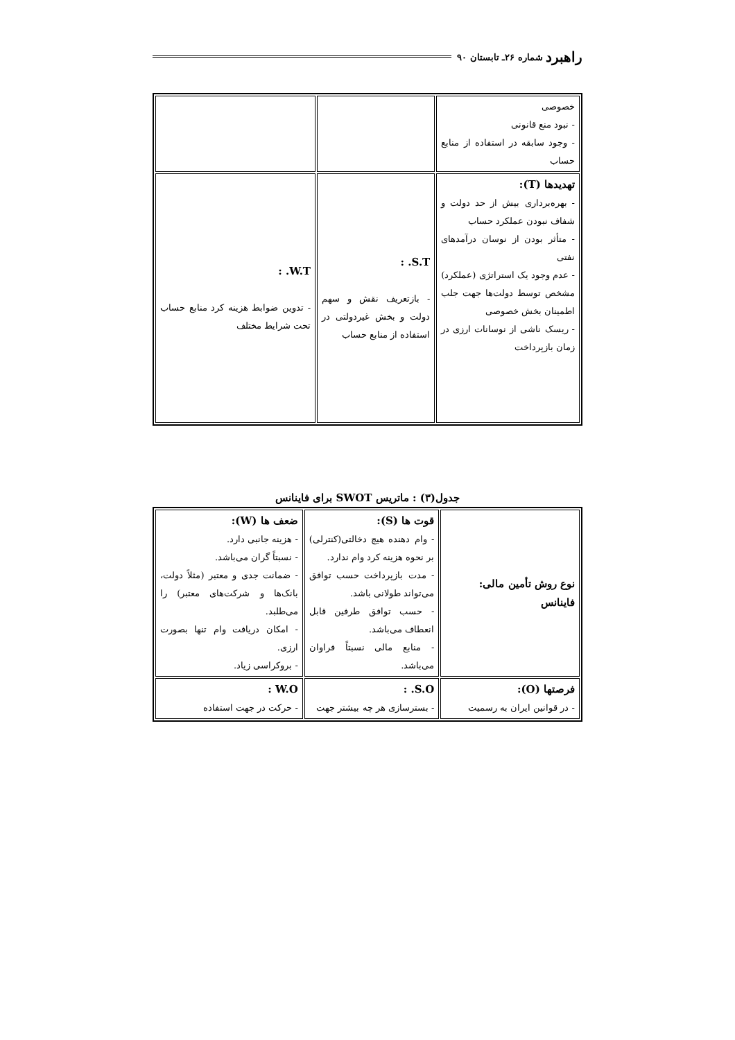راهبرد شماره ۲۶ـ تابستان ۹۰
| خصوصی - نبود منع قانونی - وجود سابقه در استفاده از منابع حساب | | |
| تهدیدها (T): - بهره‌برداری بیش از حد دولت و شفاف نبودن عملکرد حساب - متأثر بودن از نوسان درآمدهای نفتی - عدم وجود یک استراتژی (عملکرد) مشخص توسط دولت‌ها جهت جلب اطمینان بخش خصوصی - ریسک ناشی از نوسانات ارزی در زمان بازپرداخت | S.T. : - بازتعریف نقش و سهم دولت و بخش غیردولتی در استفاده از منابع حساب | W.T. : - تدوین ضوابط هزینه کرد منابع حساب تحت شرایط مختلف |
جدول(۳) : ماتریس SWOT برای فاینانس
| نوع روش تأمین مالی: فاینانس | قوت ها (S): - وام دهنده هیچ دخالتی(کنترلی) بر نحوه هزینه کرد وام ندارد. - مدت بازپرداخت حسب توافق می‌تواند طولانی باشد. - حسب توافق طرفین قابل انعطاف می‌باشد. - منابع مالی نسبتاً فراوان می‌باشد. | ضعف ها (W): - هزینه جانبی دارد. - نسبتاً گران می‌باشد. - ضمانت جدی و معتبر (مثلاً دولت، بانک‌ها و شرکت‌های معتبر) را می‌طلبد. - امکان دریافت وام تنها بصورت ارزی. - بروکراسی زیاد. |
| فرصتها (O): - در قوانین ایران به رسمیت | S.O. : - بسترسازی هر چه بیشتر جهت | W.O : - حرکت در جهت استفاده |